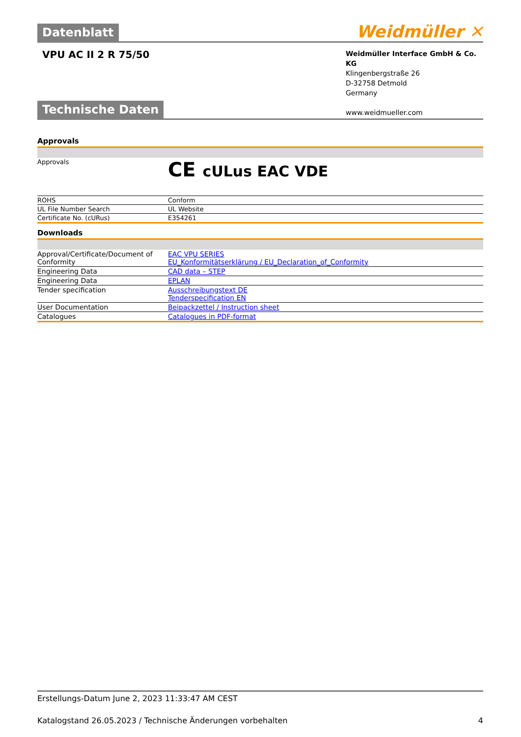Datenblatt
Weidmüller ✕
VPU AC II 2 R 75/50
Weidmüller Interface GmbH & Co. KG
Klingenbergstraße 26
D-32758 Detmold
Germany
www.weidmueller.com
Technische Daten
Approvals
| Approvals | CE cULus EAC VDE |
| ROHS | Conform |
| UL File Number Search | UL Website |
| Certificate No. (cURus) | E354261 |
Downloads
| Approval/Certificate/Document of Conformity | EAC VPU SERIES EU_Konformitätserklärung / EU_Declaration_of_Conformity |
| Engineering Data | CAD data – STEP |
| Engineering Data | EPLAN |
| Tender specification | Ausschreibungstext DE Tenderspecification EN |
| User Documentation | Beipackzettel / Instruction sheet |
| Catalogues | Catalogues in PDF-format |
Erstellungs-Datum June 2, 2023 11:33:47 AM CEST
Katalogstand 26.05.2023 / Technische Änderungen vorbehalten 4